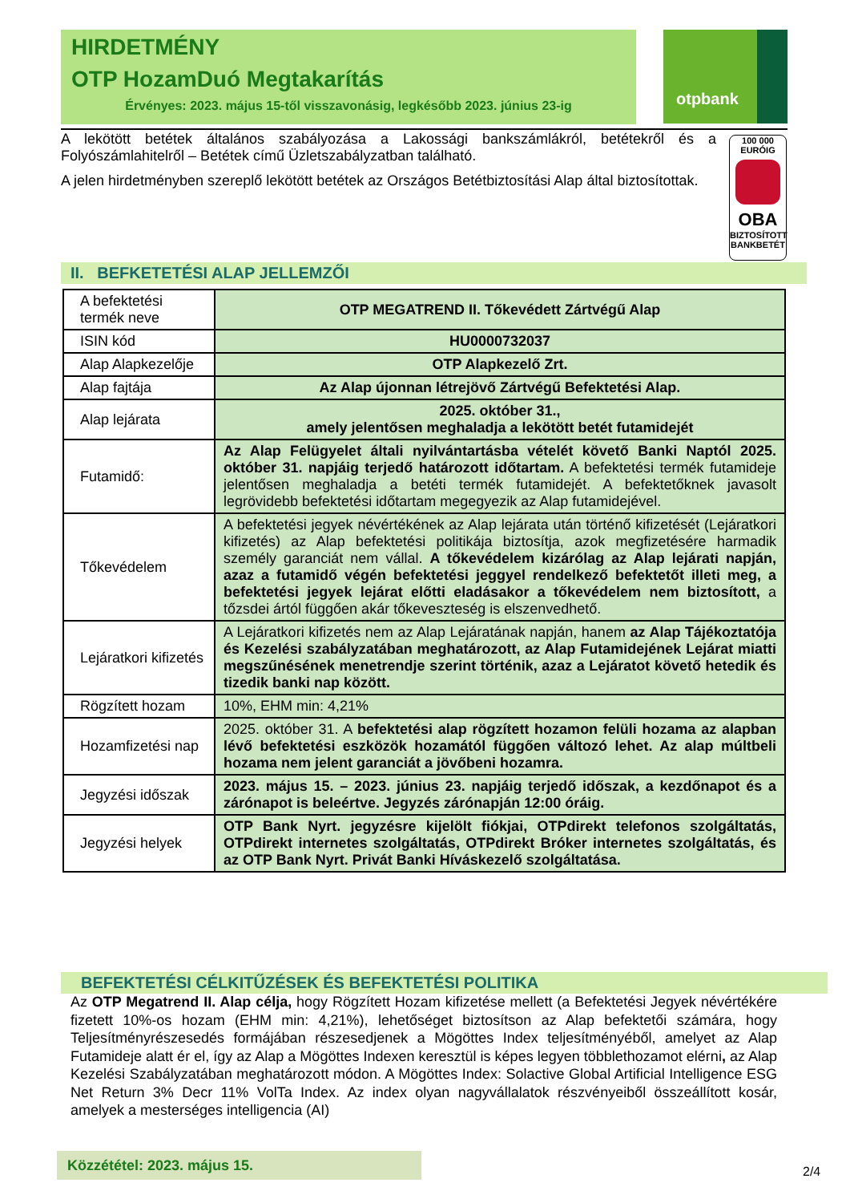HIRDETMÉNY
OTP HozamDuó Megtakarítás
Érvényes: 2023. május 15-től visszavonásig, legkésőbb 2023. június 23-ig
otpbank
A lekötött betétek általános szabályozása a Lakossági bankszámlákról, betétekről és a Folyószámlahitelről – Betétek című Üzletszabályzatban található.
A jelen hirdetményben szereplő lekötött betétek az Országos Betétbiztosítási Alap által biztosítottak.
100 000
EURÓIG
OBA
BIZTOSÍTOTT
BANKBETÉT
II. BEFKETETÉSI ALAP JELLEMZŐI
| A befektetési termék neve | OTP MEGATREND II. Tőkevédett Zártvégű Alap |
| ISIN kód | HU0000732037 |
| Alap Alapkezelője | OTP Alapkezelő Zrt. |
| Alap fajtája | Az Alap újonnan létrejövő Zártvégű Befektetési Alap. |
| Alap lejárata | 2025. október 31., amely jelentősen meghaladja a lekötött betét futamidejét |
| Futamidő: | Az Alap Felügyelet általi nyilvántartásba vételét követő Banki Naptól 2025. október 31. napjáig terjedő határozott időtartam. A befektetési termék futamideje jelentősen meghaladja a betéti termék futamidejét. A befektetőknek javasolt legrövidebb befektetési időtartam megegyezik az Alap futamidejével. |
| Tőkevédelem | A befektetési jegyek névértékének az Alap lejárata után történő kifizetését (Lejáratkori kifizetés) az Alap befektetési politikája biztosítja, azok megfizetésére harmadik személy garanciát nem vállal. A tőkevédelem kizárólag az Alap lejárati napján, azaz a futamidő végén befektetési jeggyel rendelkező befektetőt illeti meg, a befektetési jegyek lejárat előtti eladásakor a tőkevédelem nem biztosított, a tőzsdei ártól függően akár tőkeveszteség is elszenvedhető. |
| Lejáratkori kifizetés | A Lejáratkori kifizetés nem az Alap Lejáratának napján, hanem az Alap Tájékoztatója és Kezelési szabályzatában meghatározott, az Alap Futamidejének Lejárat miatti megszűnésének menetrendje szerint történik, azaz a Lejáratot követő hetedik és tizedik banki nap között. |
| Rögzített hozam | 10%, EHM min: 4,21% |
| Hozamfizetési nap | 2025. október 31. A befektetési alap rögzített hozamon felüli hozama az alapban lévő befektetési eszközök hozamától függően változó lehet. Az alap múltbeli hozama nem jelent garanciát a jövőbeni hozamra. |
| Jegyzési időszak | 2023. május 15. – 2023. június 23. napjáig terjedő időszak, a kezdőnapot és a zárónapot is beleértve. Jegyzés zárónapján 12:00 óráig. |
| Jegyzési helyek | OTP Bank Nyrt. jegyzésre kijelölt fiókjai, OTPdirekt telefonos szolgáltatás, OTPdirekt internetes szolgáltatás, OTPdirekt Bróker internetes szolgáltatás, és az OTP Bank Nyrt. Privát Banki Híváskezelő szolgáltatása. |
BEFEKTETÉSI CÉLKITŰZÉSEK ÉS BEFEKTETÉSI POLITIKA
Az OTP Megatrend II. Alap célja, hogy Rögzített Hozam kifizetése mellett (a Befektetési Jegyek névértékére fizetett 10%-os hozam (EHM min: 4,21%), lehetőséget biztosítson az Alap befektetői számára, hogy Teljesítményrészesedés formájában részesedjenek a Mögöttes Index teljesítményéből, amelyet az Alap Futamideje alatt ér el, így az Alap a Mögöttes Indexen keresztül is képes legyen többlethozamot elérni, az Alap Kezelési Szabályzatában meghatározott módon. A Mögöttes Index: Solactive Global Artificial Intelligence ESG Net Return 3% Decr 11% VolTa Index. Az index olyan nagyvállalatok részvényeiből összeállított kosár, amelyek a mesterséges intelligencia (AI)
Közzététel: 2023. május 15.
2/4